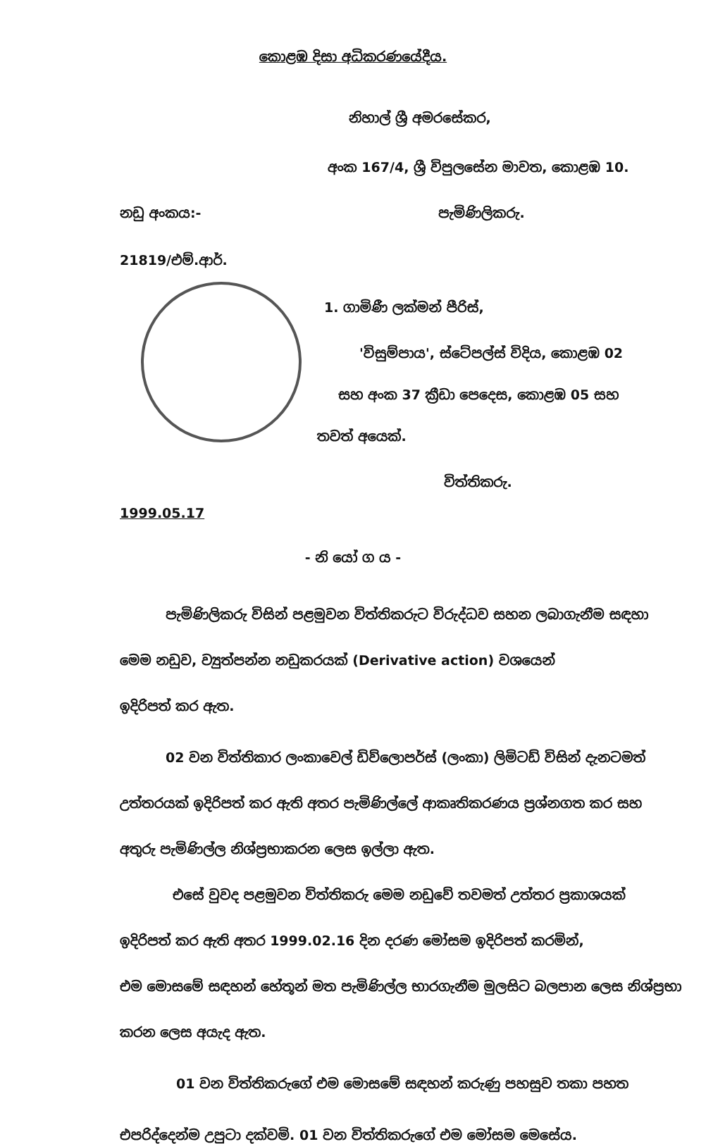කොළඹ දිසා අධිකරණයේදීය.
නිහාල් ශ්‍රී අමරසේකර,
අංක 167/4, ශ්‍රී විපුලසේන මාවත, කොළඹ 10.
නඩු අංකය:- පැමිණිලිකරු.
21819/එම්.ආර්.
1. ගාමිණී ලක්මන් පීරිස්,
'විසුම්පාය', ස්ටේපල්ස් විදිය, කොළඹ 02
සහ අංක 37 ක්‍රීඩා පෙදෙස, කොළඹ 05 සහ
තවත් අයෙක්.
විත්තිකරු.
1999.05.17
- නි යෝ ග ය -
පැමිණිලිකරු විසින් පළමුවන විත්තිකරුට විරුද්ධව සහන ලබාගැනීම සඳහා
මෙම නඩුව, ව්‍යුත්පන්න නඩුකරයක් (Derivative action) වශයෙන්
ඉදිරිපත් කර ඇත.
02 වන විත්තිකාර ලංකාවෙල් ඩිව්ලොපර්ස් (ලංකා) ලිමිටඩ් විසින් දැනටමත්
උත්තරයක් ඉදිරිපත් කර ඇති අතර පැමිණිල්ලේ ආකෘතිකරණය ප්‍රශ්නගත කර සහ
අතුරු පැමිණිල්ල නිශ්ප්‍රභාකරන ලෙස ඉල්ලා ඇත.
එසේ වුවද පළමුවන විත්තිකරු මෙම නඩුවේ තවමත් උත්තර ප්‍රකාශයක්
ඉදිරිපත් කර ඇති අතර 1999.02.16 දින දරණ මෝසම ඉදිරිපත් කරමින්,
එම මොසමේ සඳහන් හේතූන් මත පැමිණිල්ල භාරගැනීම මුලසිට බලපාන ලෙස නිශ්ප්‍රභා
කරන ලෙස අයැද ඇත.
01 වන විත්තිකරුගේ එම මොසමේ සඳහන් කරුණු පහසුව තකා පහත
එපරිද්දෙන්ම උපුටා දක්වමි. 01 වන විත්තිකරුගේ එම මෝසම මෙසේය.